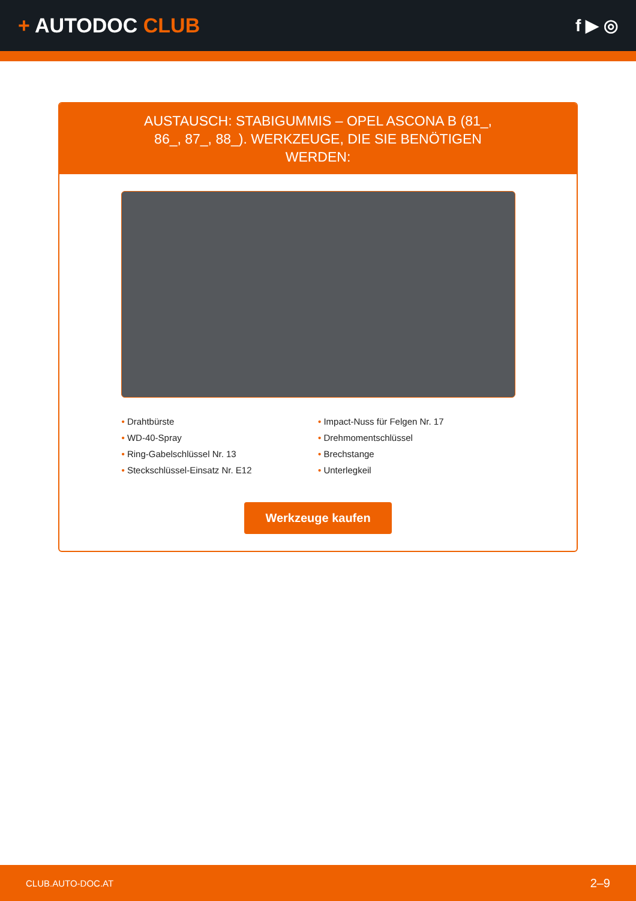+ AUTODOC CLUB
f ▶ ◎
AUSTAUSCH: STABIGUMMIS – OPEL ASCONA B (81_, 86_, 87_, 88_). WERKZEUGE, DIE SIE BENÖTIGEN WERDEN:
• Drahtbürste
• Impact-Nuss für Felgen Nr. 17
• WD-40-Spray
• Drehmomentschlüssel
• Ring-Gabelschlüssel Nr. 13
• Brechstange
• Steckschlüssel-Einsatz Nr. E12
• Unterlegkeil
Werkzeuge kaufen
CLUB.AUTO-DOC.AT 2–9